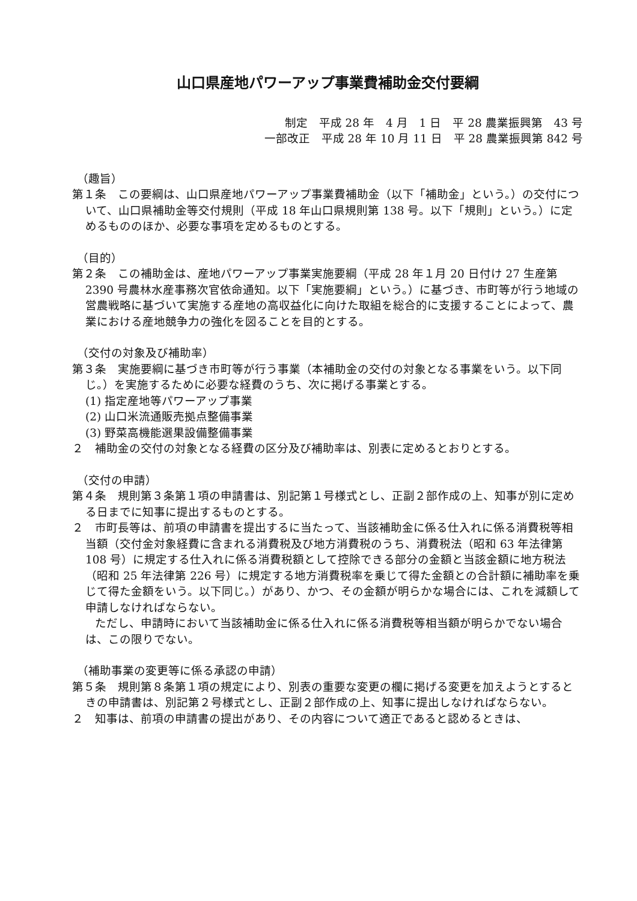山口県産地パワーアップ事業費補助金交付要綱
制定　平成 28 年　4 月　1 日　平 28 農業振興第　43 号
一部改正　平成 28 年 10 月 11 日　平 28 農業振興第 842 号
（趣旨）
第１条　この要綱は、山口県産地パワーアップ事業費補助金（以下「補助金」という。）の交付について、山口県補助金等交付規則（平成 18 年山口県規則第 138 号。以下「規則」という。）に定めるもののほか、必要な事項を定めるものとする。
（目的）
第２条　この補助金は、産地パワーアップ事業実施要綱（平成 28 年１月 20 日付け 27 生産第 2390 号農林水産事務次官依命通知。以下「実施要綱」という。）に基づき、市町等が行う地域の営農戦略に基づいて実施する産地の高収益化に向けた取組を総合的に支援することによって、農業における産地競争力の強化を図ることを目的とする。
（交付の対象及び補助率）
第３条　実施要綱に基づき市町等が行う事業（本補助金の交付の対象となる事業をいう。以下同じ。）を実施するために必要な経費のうち、次に掲げる事業とする。
(1) 指定産地等パワーアップ事業
(2) 山口米流通販売拠点整備事業
(3) 野菜高機能選果設備整備事業
２　補助金の交付の対象となる経費の区分及び補助率は、別表に定めるとおりとする。
（交付の申請）
第４条　規則第３条第１項の申請書は、別記第１号様式とし、正副２部作成の上、知事が別に定める日までに知事に提出するものとする。
２　市町長等は、前項の申請書を提出するに当たって、当該補助金に係る仕入れに係る消費税等相当額（交付金対象経費に含まれる消費税及び地方消費税のうち、消費税法（昭和 63 年法律第 108 号）に規定する仕入れに係る消費税額として控除できる部分の金額と当該金額に地方税法（昭和 25 年法律第 226 号）に規定する地方消費税率を乗じて得た金額との合計額に補助率を乗じて得た金額をいう。以下同じ。）があり、かつ、その金額が明らかな場合には、これを減額して申請しなければならない。
　　ただし、申請時において当該補助金に係る仕入れに係る消費税等相当額が明らかでない場合は、この限りでない。
（補助事業の変更等に係る承認の申請）
第５条　規則第８条第１項の規定により、別表の重要な変更の欄に掲げる変更を加えようとするときの申請書は、別記第２号様式とし、正副２部作成の上、知事に提出しなければならない。
２　知事は、前項の申請書の提出があり、その内容について適正であると認めるときは、